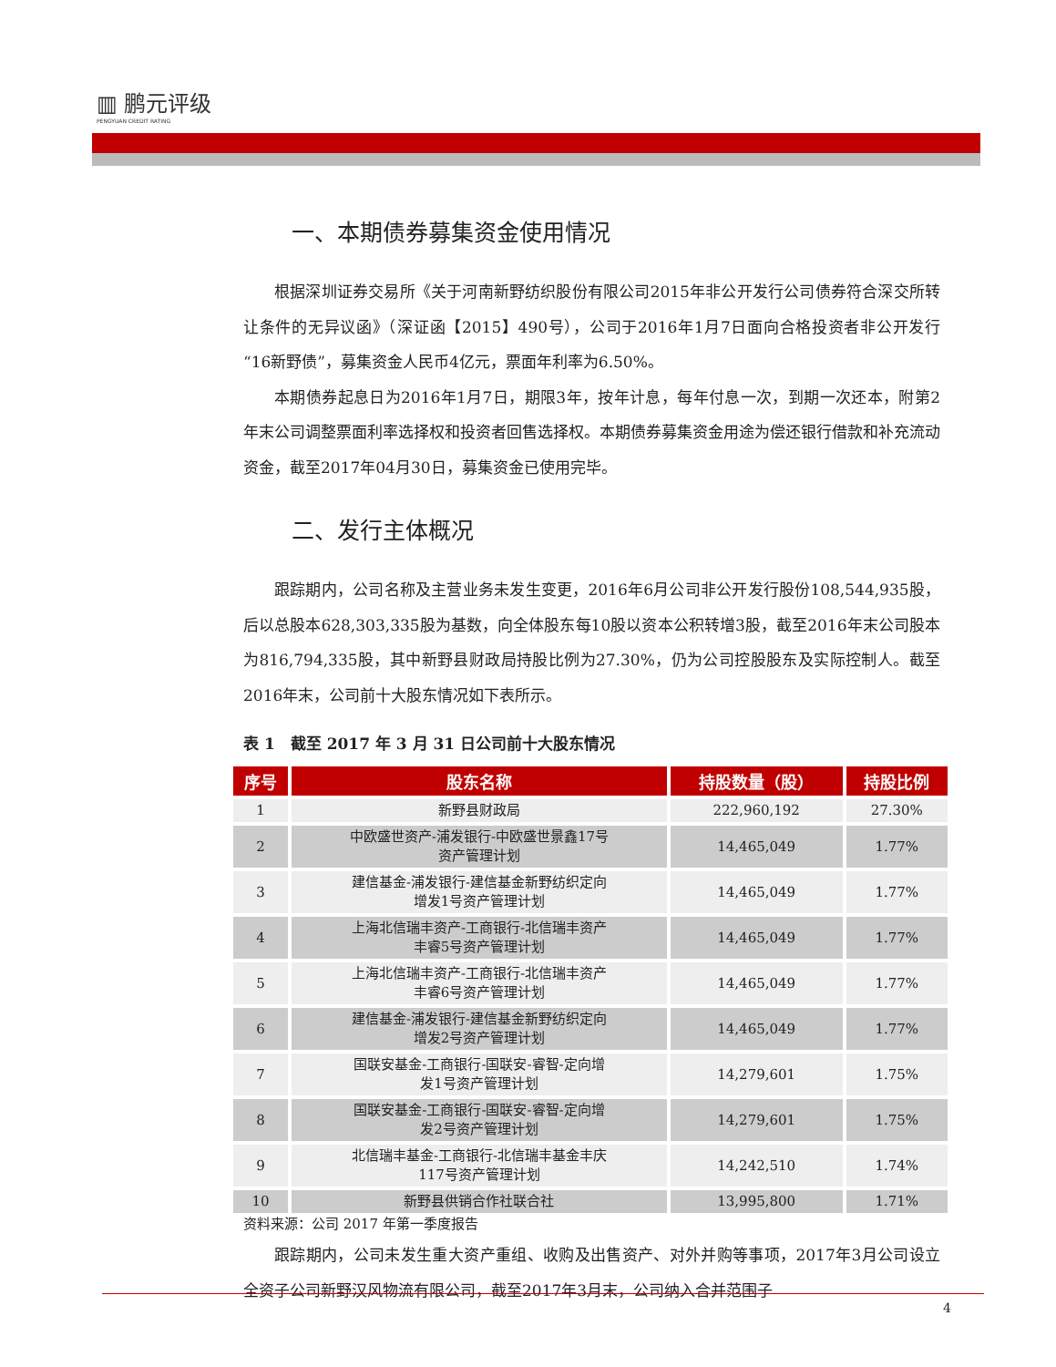▥ 鹏元评级
PENGYUAN CREDIT RATING
一、本期债券募集资金使用情况
根据深圳证券交易所《关于河南新野纺织股份有限公司2015年非公开发行公司债券符合深交所转让条件的无异议函》（深证函【2015】490号），公司于2016年1月7日面向合格投资者非公开发行“16新野债”，募集资金人民币4亿元，票面年利率为6.50%。
本期债券起息日为2016年1月7日，期限3年，按年计息，每年付息一次，到期一次还本，附第2年末公司调整票面利率选择权和投资者回售选择权。本期债券募集资金用途为偿还银行借款和补充流动资金，截至2017年04月30日，募集资金已使用完毕。
二、发行主体概况
跟踪期内，公司名称及主营业务未发生变更，2016年6月公司非公开发行股份108,544,935股，后以总股本628,303,335股为基数，向全体股东每10股以资本公积转增3股，截至2016年末公司股本为816,794,335股，其中新野县财政局持股比例为27.30%，仍为公司控股股东及实际控制人。截至2016年末，公司前十大股东情况如下表所示。
表 1　截至 2017 年 3 月 31 日公司前十大股东情况
| 序号 | 股东名称 | 持股数量（股） | 持股比例 |
| --- | --- | --- | --- |
| 1 | 新野县财政局 | 222,960,192 | 27.30% |
| 2 | 中欧盛世资产-浦发银行-中欧盛世景鑫17号 资产管理计划 | 14,465,049 | 1.77% |
| 3 | 建信基金-浦发银行-建信基金新野纺织定向 增发1号资产管理计划 | 14,465,049 | 1.77% |
| 4 | 上海北信瑞丰资产-工商银行-北信瑞丰资产 丰睿5号资产管理计划 | 14,465,049 | 1.77% |
| 5 | 上海北信瑞丰资产-工商银行-北信瑞丰资产 丰睿6号资产管理计划 | 14,465,049 | 1.77% |
| 6 | 建信基金-浦发银行-建信基金新野纺织定向 增发2号资产管理计划 | 14,465,049 | 1.77% |
| 7 | 国联安基金-工商银行-国联安-睿智-定向增 发1号资产管理计划 | 14,279,601 | 1.75% |
| 8 | 国联安基金-工商银行-国联安-睿智-定向增 发2号资产管理计划 | 14,279,601 | 1.75% |
| 9 | 北信瑞丰基金-工商银行-北信瑞丰基金丰庆 117号资产管理计划 | 14,242,510 | 1.74% |
| 10 | 新野县供销合作社联合社 | 13,995,800 | 1.71% |
资料来源：公司 2017 年第一季度报告
跟踪期内，公司未发生重大资产重组、收购及出售资产、对外并购等事项，2017年3月公司设立全资子公司新野汉风物流有限公司，截至2017年3月末，公司纳入合并范围子
4